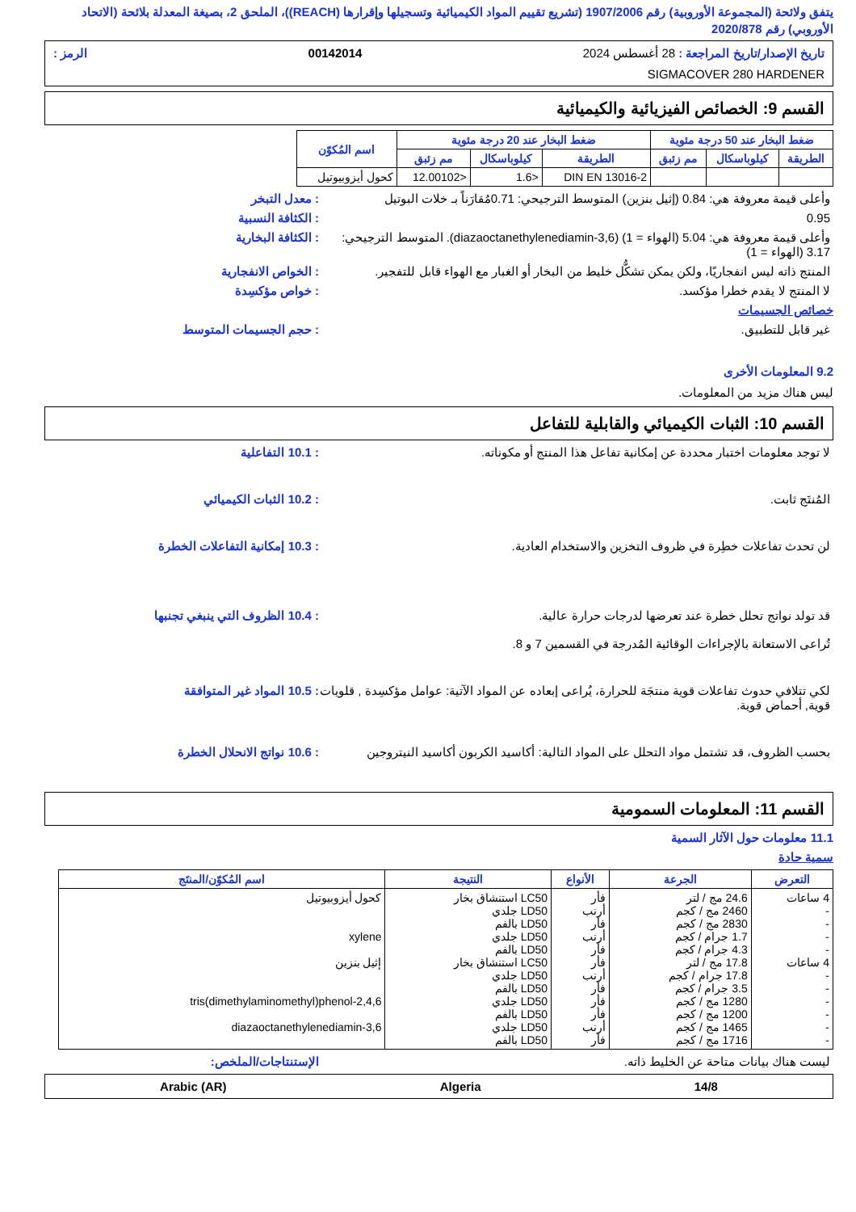يتفق ولائحة (المجموعة الأوروبية) رقم 1907/2006 (تشريع تقييم المواد الكيميائية وتسجيلها وإقرارها (REACH))، الملحق 2، بصيغة المعدلة بلائحة (الاتحاد الأوروبي) رقم 2020/878
تاريخ الإصدار/تاريخ المراجعة : 28 أغسطس 2024 00142014 الرمز :
SIGMACOVER 280 HARDENER
القسم 9: الخصائص الفيزيائية والكيميائية
| ضغط البخار عند 50 درجة مئوية | | | ضغط البخار عند 20 درجة مئوية | | | اسم المُكوّن |
| --- | --- | --- | --- | --- | --- | --- |
| الطريقة | كيلوباسكال | مم زئبق | الطريقة | كيلوباسكال | مم زئبق | |
| | | | DIN EN 13016-2 | <1.6 | <12.00102 | كحول أيزوبيوتيل |
وأعلى قيمة معروفة هي: 0.84 (إثيل بنزين) المتوسط الترجيحي: 0.71مُقارَناً بـ خلات البوتيل
: معدل التبخر
0.95 : الكثافة النسبية
وأعلى قيمة معروفة هي: 5.04 (الهواء = 1) (diazaoctanethylenediamin-3,6). المتوسط الترجيحي: 3.17 (الهواء = 1)
: الكثافة البخارية
المنتج ذاته ليس انفجاريًا، ولكن يمكن تشكُّل خليط من البخار أو الغبار مع الهواء قابل للتفجير.
: الخواص الانفجارية
لا المنتج لا يقدم خطرا مؤكسد. : خواص مؤكسِدة
خصائص الجسيمات
غير قابل للتطبيق. : حجم الجسيمات المتوسط
9.2 المعلومات الأخرى
ليس هناك مزيد من المعلومات.
القسم 10: الثبات الكيميائي والقابلية للتفاعل
لا توجد معلومات اختبار محددة عن إمكانية تفاعل هذا المنتج أو مكوناته.
: 10.1 التفاعلية
المُنتَج ثابت. : 10.2 الثبات الكيميائي
لن تحدث تفاعلات خطِرة في ظروف التخزين والاستخدام العادية.
: 10.3 إمكانية التفاعلات الخطرة
قد تولد نواتج تحلل خطرة عند تعرضها لدرجات حرارة عالية.
تُراعى الاستعانة بالإجراءات الوقائية المُدرجة في القسمين 7 و 8.
: 10.4 الظروف التي ينبغي تجنبها
لكي تتلافي حدوث تفاعلات قوية منتجَة للحرارة، يُراعى إبعاده عن المواد الآتية: عوامل مؤكسِدة , قلويات قوية, أحماض قوية.
: 10.5 المواد غير المتوافقة
بحسب الظروف، قد تشتمل مواد التحلل على المواد التالية: أكاسيد الكربون أكاسيد النيتروجين
: 10.6 نواتج الانحلال الخطرة
القسم 11: المعلومات السمومية
11.1 معلومات حول الآثار السمية
سمية حادة
| التعرض | الجرعة | الأنواع | النتيجة | اسم المُكوّن/المنتَج |
| --- | --- | --- | --- | --- |
| 4 ساعات - - - - 4 ساعات - - - - - - | 24.6 مج / لتر 2460 مج / كجم 2830 مج / كجم 1.7 جرام / كجم 4.3 جرام / كجم 17.8 مج / لتر 17.8 جرام / كجم 3.5 جرام / كجم 1280 مج / كجم 1200 مج / كجم 1465 مج / كجم 1716 مج / كجم | فأر أرنب فأر أرنب فأر فأر أرنب فأر فأر فأر أرنب فأر | LC50 استنشاق بخار LD50 جلدي LD50 بالفم LD50 جلدي LD50 بالفم LC50 استنشاق بخار LD50 جلدي LD50 بالفم LD50 جلدي LD50 بالفم LD50 جلدي LD50 بالفم | كحول أيزوبيوتيل xylene إثيل بنزين 2,4,6-tris(dimethylaminomethyl)phenol 3,6-diazaoctanethylenediamin |
ليست هناك بيانات متاحة عن الخليط ذاته.
الإستنتاجات/الملخص:
14/8 Algeria Arabic (AR)